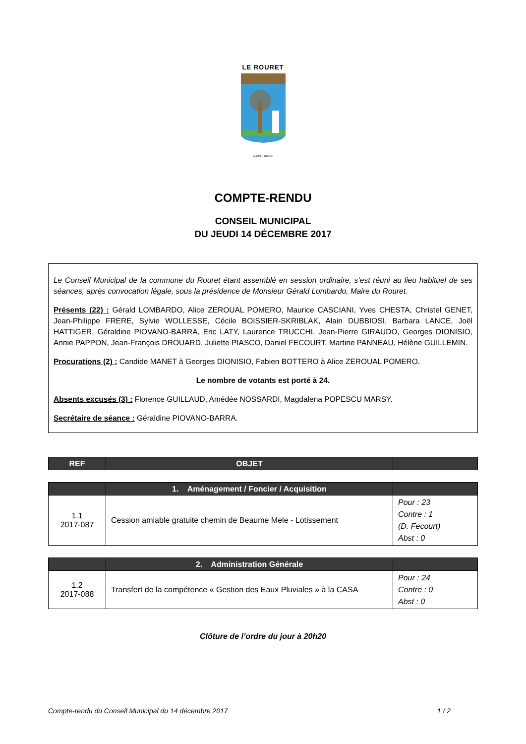LE ROURET
SEMPER ROBUR
COMPTE-RENDU
CONSEIL MUNICIPAL
DU JEUDI 14 DÉCEMBRE 2017
Le Conseil Municipal de la commune du Rouret étant assemblé en session ordinaire, s’est réuni au lieu habituel de ses séances, après convocation légale, sous la présidence de Monsieur Gérald Lombardo, Maire du Rouret.
Présents (22) : Gérald LOMBARDO, Alice ZEROUAL POMERO, Maurice CASCIANI, Yves CHESTA, Christel GENET, Jean-Philippe FRERE, Sylvie WOLLESSE, Cécile BOISSIER-SKRIBLAK, Alain DUBBIOSI, Barbara LANCE, Joël HATTIGER, Géraldine PIOVANO-BARRA, Eric LATY, Laurence TRUCCHI, Jean-Pierre GIRAUDO, Georges DIONISIO, Annie PAPPON, Jean-François DROUARD, Juliette PIASCO, Daniel FECOURT, Martine PANNEAU, Hélène GUILLEMIN.
Procurations (2) : Candide MANET à Georges DIONISIO, Fabien BOTTERO à Alice ZEROUAL POMERO.
Le nombre de votants est porté à 24.
Absents excusés (3) : Florence GUILLAUD, Amédée NOSSARDI, Magdalena POPESCU MARSY.
Secrétaire de séance : Géraldine PIOVANO-BARRA.
| REF | OBJET | |
| --- | --- | --- |
| | 1. Aménagement / Foncier / Acquisition | |
| --- | --- | --- |
| 1.1 2017-087 | Cession amiable gratuite chemin de Beaume Mele - Lotissement | Pour : 23 Contre : 1 (D. Fecourt) Abst : 0 |
| | 2. Administration Générale | |
| --- | --- | --- |
| 1.2 2017-088 | Transfert de la compétence « Gestion des Eaux Pluviales » à la CASA | Pour : 24 Contre : 0 Abst : 0 |
Clôture de l’ordre du jour à 20h20
Compte-rendu du Conseil Municipal du 14 décembre 2017 1 / 2